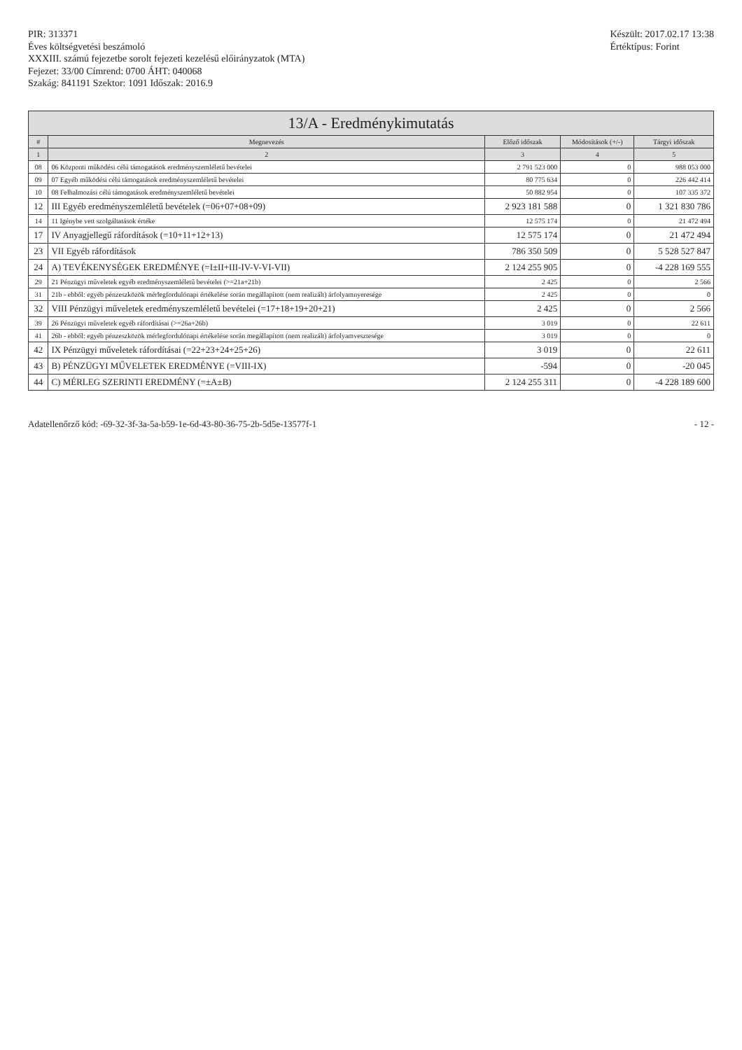PIR: 313371
Éves költségvetési beszámoló
XXXIII. számú fejezetbe sorolt fejezeti kezelésű előirányzatok (MTA)
Fejezet: 33/00 Címrend: 0700 ÁHT: 040068
Szakág: 841191 Szektor: 1091 Időszak: 2016.9
Készült: 2017.02.17 13:38
Értéktípus: Forint
13/A - Eredménykimutatás
| # | Megnevezés | Előző időszak | Módosítások (+/-) | Tárgyi időszak |
| --- | --- | --- | --- | --- |
| 1 | 2 | 3 | 4 | 5 |
| 08 | 06 Központi működési célú támogatások eredményszemléletű bevételei | 2 791 523 000 | 0 | 988 053 000 |
| 09 | 07 Egyéb működési célú támogatások eredményszemléletű bevételei | 80 775 634 | 0 | 226 442 414 |
| 10 | 08 Felhalmozási célú támogatások eredményszemléletű bevételei | 50 882 954 | 0 | 107 335 372 |
| 12 | III Egyéb eredményszemléletű bevételek (=06+07+08+09) | 2 923 181 588 | 0 | 1 321 830 786 |
| 14 | 11 Igénybe vett szolgáltatások értéke | 12 575 174 | 0 | 21 472 494 |
| 17 | IV Anyagjellegű ráfordítások (=10+11+12+13) | 12 575 174 | 0 | 21 472 494 |
| 23 | VII Egyéb ráfordítások | 786 350 509 | 0 | 5 528 527 847 |
| 24 | A) TEVÉKENYSÉGEK EREDMÉNYE (=I±II+III-IV-V-VI-VII) | 2 124 255 905 | 0 | -4 228 169 555 |
| 29 | 21 Pénzügyi műveletek egyéb eredményszemléletű bevételei (>=21a+21b) | 2 425 | 0 | 2 566 |
| 31 | 21b - ebből: egyéb pénzeszközök mérlegfordulónapi értékelése során megállapított (nem realizált) árfolyamnyeresége | 2 425 | 0 | 0 |
| 32 | VIII Pénzügyi műveletek eredményszemléletű bevételei (=17+18+19+20+21) | 2 425 | 0 | 2 566 |
| 39 | 26 Pénzügyi műveletek egyéb ráfordításai (>=26a+26b) | 3 019 | 0 | 22 611 |
| 41 | 26b - ebből: egyéb pénzeszközök mérlegfordulónapi értékelése során megállapított (nem realizált) árfolyamvesztesége | 3 019 | 0 | 0 |
| 42 | IX Pénzügyi műveletek ráfordításai (=22+23+24+25+26) | 3 019 | 0 | 22 611 |
| 43 | B) PÉNZÜGYI MŰVELETEK EREDMÉNYE (=VIII-IX) | -594 | 0 | -20 045 |
| 44 | C) MÉRLEG SZERINTI EREDMÉNY (=±A±B) | 2 124 255 311 | 0 | -4 228 189 600 |
Adatellenőrző kód: -69-32-3f-3a-5a-b59-1e-6d-43-80-36-75-2b-5d5e-13577f-1
- 12 -